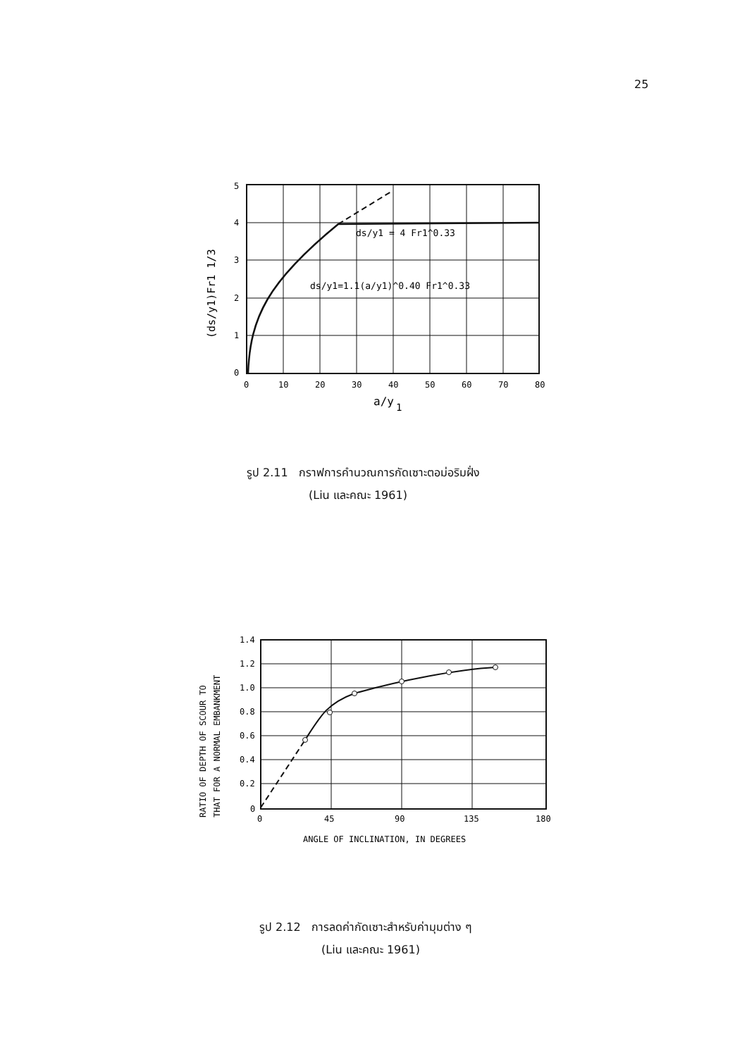25
5
4
3
2
1
0
0
10
20
30
40
50
60
70
80
a/y
1
ds/y1 = 4 Fr1^0.33
ds/y1=1.1(a/y1)^0.40 Fr1^0.33
(ds/y1)Fr1 1/3
รูป 2.11 กราฟการคำนวณการกัดเซาะตอม่อริมฝั่ง
(Liu และคณะ 1961)
1.4
1.2
1.0
0.8
0.6
0.4
0.2
0
0
45
90
135
180
ANGLE OF INCLINATION, IN DEGREES
RATIO OF DEPTH OF SCOUR TO
THAT FOR A NORMAL EMBANKMENT
รูป 2.12 การลดค่ากัดเซาะสำหรับค่ามุมต่าง ๆ
(Liu และคณะ 1961)